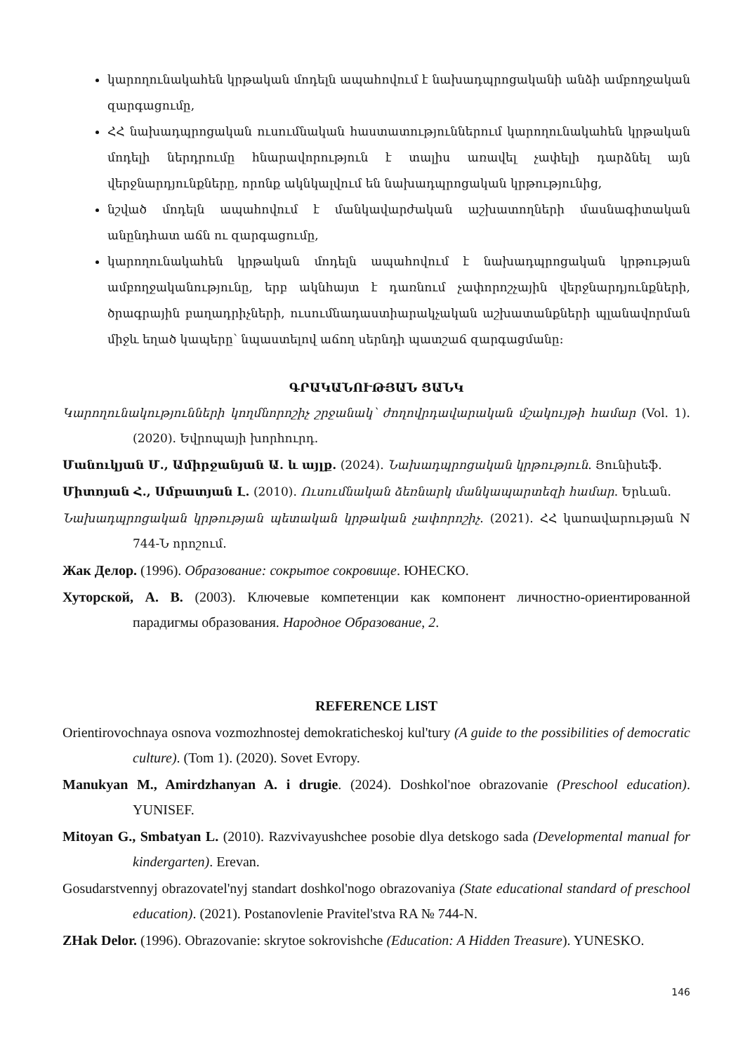կարողունակահեն կրթական մոդելն ապահովում է նախադպրոցականի անձի ամբողջական զարգացումը,
ՀՀ նախադպրոցական ուսումնական հաստատություններում կարողունակահեն կրթական մոդելի ներդրումը հնարավորություն է տալիս առավել չափելի դարձնել այն վերջնարդյունքները, որոնք ակնկալվում են նախադպրոցական կրթությունից,
նշված մոդելն ապահովում է մանկավարժական աշխատողների մասնագիտական անընդհատ աճն ու զարգացումը,
կարողունակահեն կրթական մոդելն ապահովում է նախադպրոցական կրթության ամբողջականությունը, երբ ակնհայտ է դառնում չափորոշչային վերջնարդյունքների, ծրագրային բաղադրիչների, ուսումնադաստիարակչական աշխատանքների պլանավորման միջև եղած կապերը՝ նպաստելով աճող սերնդի պատշաճ զարգացմանը:
ԳՐԱԿԱՆՈՒԹՅԱՆ ՑԱՆԿ
Կարողունակությունների կողմնորոշիչ շրջանակ՝ ժողովրդավարական մշակույթի համար (Vol. 1). (2020). Եվրոպայի խորհուրդ.
Մանուկյան Մ., Ամիրջանյան Ա. և այլք. (2024). Նախադպրոցական կրթություն. Յունիսեֆ.
Միտոյան Հ., Սմբատյան Լ. (2010). Ուսումնական ձեռնարկ մանկապարտեզի համար. Երևան.
Նախադպրոցական կրթության պետական կրթական չափորոշիչ. (2021). ՀՀ կառավարության N 744-Ն որոշում.
Жак Делор. (1996). Образование: сокрытое сокровище. ЮНЕСКО.
Хуторской, А. В. (2003). Ключевые компетенции как компонент личностно-ориентированной парадигмы образования. Народное Образование, 2.
REFERENCE LIST
Orientirovochnaya osnova vozmozhnostej demokraticheskoj kul'tury (A guide to the possibilities of democratic culture). (Tom 1). (2020). Sovet Evropy.
Manukyan M., Amirdzhanyan A. i drugie. (2024). Doshkol'noe obrazovanie (Preschool education). YUNISEF.
Mitoyan G., Smbatyan L. (2010). Razvivayushchee posobie dlya detskogo sada (Developmental manual for kindergarten). Erevan.
Gosudarstvennyj obrazovatel'nyj standart doshkol'nogo obrazovaniya (State educational standard of preschool education). (2021). Postanovlenie Pravitel'stva RA № 744-N.
ZHak Delor. (1996). Obrazovanie: skrytoe sokrovishche (Education: A Hidden Treasure). YUNESKO.
146